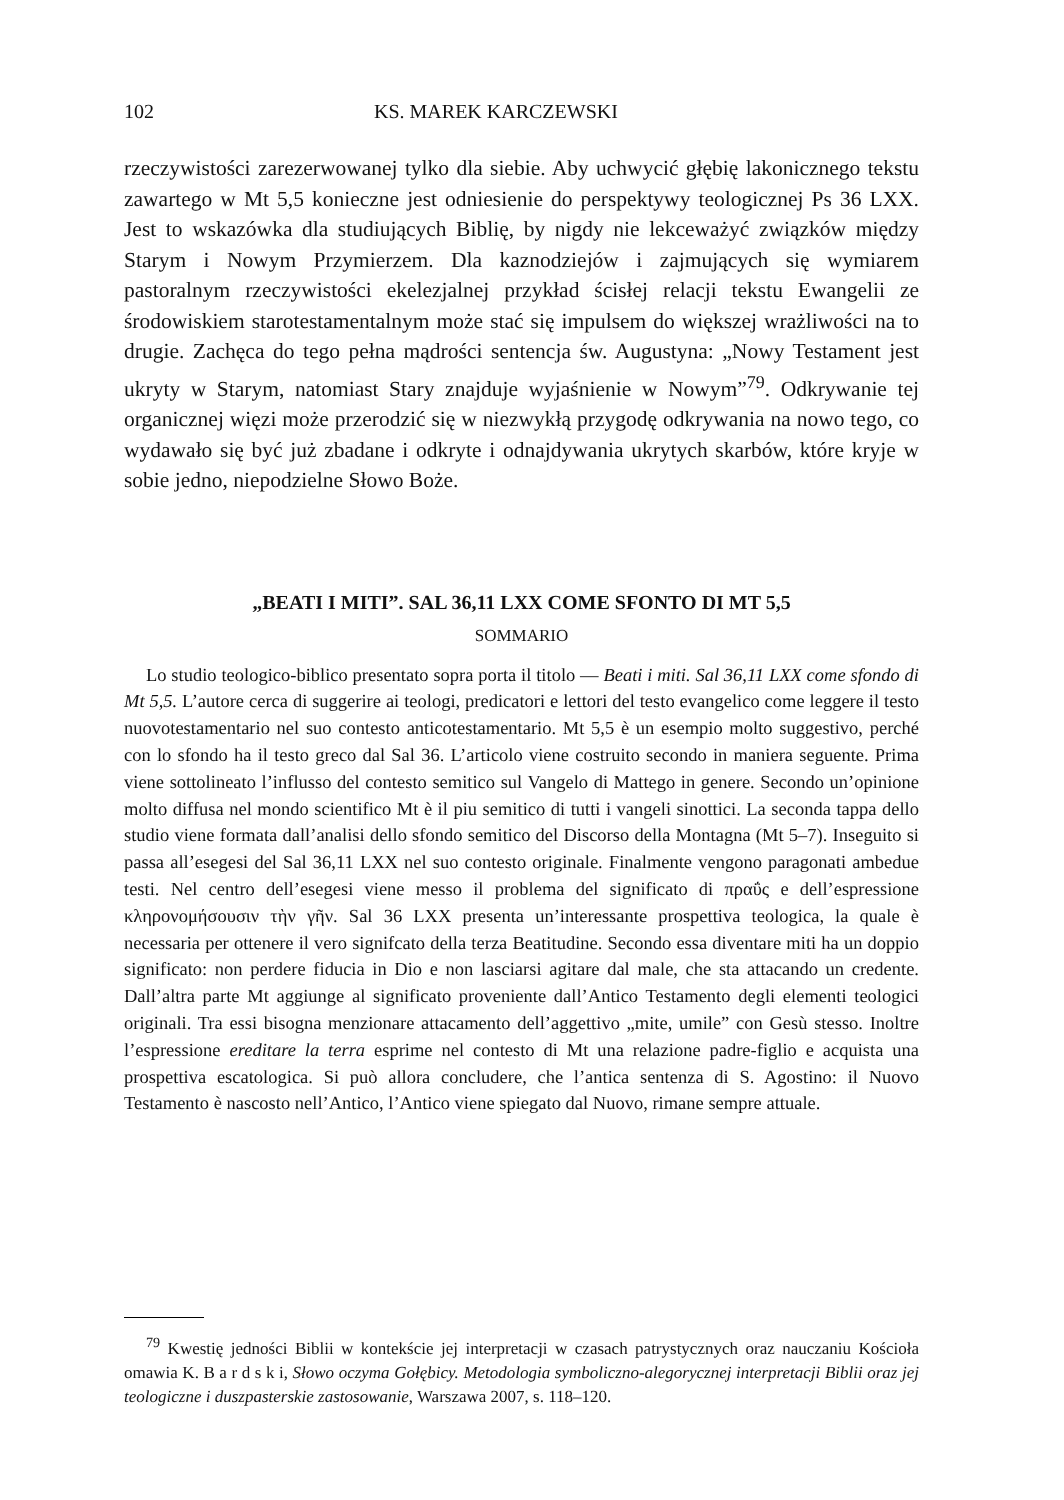102 KS. MAREK KARCZEWSKI
rzeczywistości zarezerwowanej tylko dla siebie. Aby uchwycić głębię lakonicznego tekstu zawartego w Mt 5,5 konieczne jest odniesienie do perspektywy teologicznej Ps 36 LXX. Jest to wskazówka dla studiujących Biblię, by nigdy nie lekceważyć związków między Starym i Nowym Przymierzem. Dla kaznodziejów i zajmujących się wymiarem pastoralnym rzeczywistości ekelezjalnej przykład ścisłej relacji tekstu Ewangelii ze środowiskiem starotestamentalnym może stać się impulsem do większej wrażliwości na to drugie. Zachęca do tego pełna mądrości sentencja św. Augustyna: „Nowy Testament jest ukryty w Starym, natomiast Stary znajduje wyjaśnienie w Nowym”<sup>79</sup>. Odkrywanie tej organicznej więzi może przerodzić się w niezwykłą przygodę odkrywania na nowo tego, co wydawało się być już zbadane i odkryte i odnajdywania ukrytych skarbów, które kryje w sobie jedno, niepodzielne Słowo Boże.
„BEATI I MITI”. SAL 36,11 LXX COME SFONTO DI MT 5,5
SOMMARIO
Lo studio teologico-biblico presentato sopra porta il titolo — Beati i miti. Sal 36,11 LXX come sfondo di Mt 5,5. L’autore cerca di suggerire ai teologi, predicatori e lettori del testo evangelico come leggere il testo nuovotestamentario nel suo contesto anticotestamentario. Mt 5,5 è un esempio molto suggestivo, perché con lo sfondo ha il testo greco dal Sal 36. L’articolo viene costruito secondo in maniera seguente. Prima viene sottolineato l’influsso del contesto semitico sul Vangelo di Mattego in genere. Secondo un’opinione molto diffusa nel mondo scientifico Mt è il piu semitico di tutti i vangeli sinottici. La seconda tappa dello studio viene formata dall’analisi dello sfondo semitico del Discorso della Montagna (Mt 5–7). Inseguito si passa all’esegesi del Sal 36,11 LXX nel suo contesto originale. Finalmente vengono paragonati ambedue testi. Nel centro dell’esegesi viene messo il problema del significato di πραΰς e dell’espressione κληρονομήσουσιν τὴν γῆν. Sal 36 LXX presenta un’interessante prospettiva teologica, la quale è necessaria per ottenere il vero signifcato della terza Beatitudine. Secondo essa diventare miti ha un doppio significato: non perdere fiducia in Dio e non lasciarsi agitare dal male, che sta attacando un credente. Dall’altra parte Mt aggiunge al significato proveniente dall’Antico Testamento degli elementi teologici originali. Tra essi bisogna menzionare attacamento dell’aggettivo „mite, umile” con Gesù stesso. Inoltre l’espressione ereditare la terra esprime nel contesto di Mt una relazione padre-figlio e acquista una prospettiva escatologica. Si può allora concludere, che l’antica sentenza di S. Agostino: il Nuovo Testamento è nascosto nell’Antico, l’Antico viene spiegato dal Nuovo, rimane sempre attuale.
<sup>79</sup> Kwestię jedności Biblii w kontekście jej interpretacji w czasach patrystycznych oraz nauczaniu Kościoła omawia K. B a r d s k i, Słowo oczyma Gołębicy. Metodologia symboliczno-alegorycznej interpretacji Biblii oraz jej teologiczne i duszpasterskie zastosowanie, Warszawa 2007, s. 118–120.